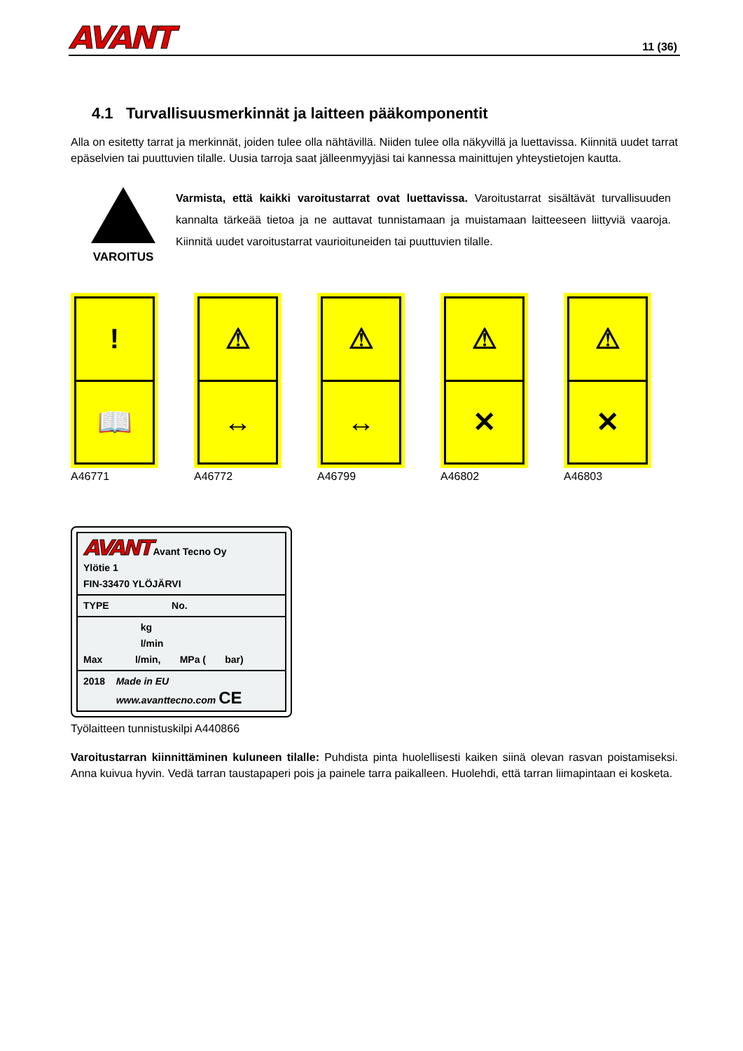AVANT 11 (36)
4.1 Turvallisuusmerkinnät ja laitteen pääkomponentit
Alla on esitetty tarrat ja merkinnät, joiden tulee olla nähtävillä. Niiden tulee olla näkyvillä ja luettavissa. Kiinnitä uudet tarrat epäselvien tai puuttuvien tilalle. Uusia tarroja saat jälleenmyyjäsi tai kannessa mainittujen yhteystietojen kautta.
VAROITUS
Varmista, että kaikki varoitustarrat ovat luettavissa. Varoitustarrat sisältävät turvallisuuden kannalta tärkeää tietoa ja ne auttavat tunnistamaan ja muistamaan laitteeseen liittyviä vaaroja. Kiinnitä uudet varoitustarrat vaurioituneiden tai puuttuvien tilalle.
!
📖
A46771
⚠
↔
A46772
⚠
↔
A46799
⚠
✕
A46802
⚠
✕
A46803
AVANT Avant Tecno Oy
Ylötie 1
FIN-33470 YLÖJÄRVI
TYPE No.
kg
l/min
Max l/min, MPa ( bar)
2018 Made in EU
www.avanttecno.com CE
Työlaitteen tunnistuskilpi A440866
Varoitustarran kiinnittäminen kuluneen tilalle: Puhdista pinta huolellisesti kaiken siinä olevan rasvan poistamiseksi. Anna kuivua hyvin. Vedä tarran taustapaperi pois ja painele tarra paikalleen. Huolehdi, että tarran liimapintaan ei kosketa.